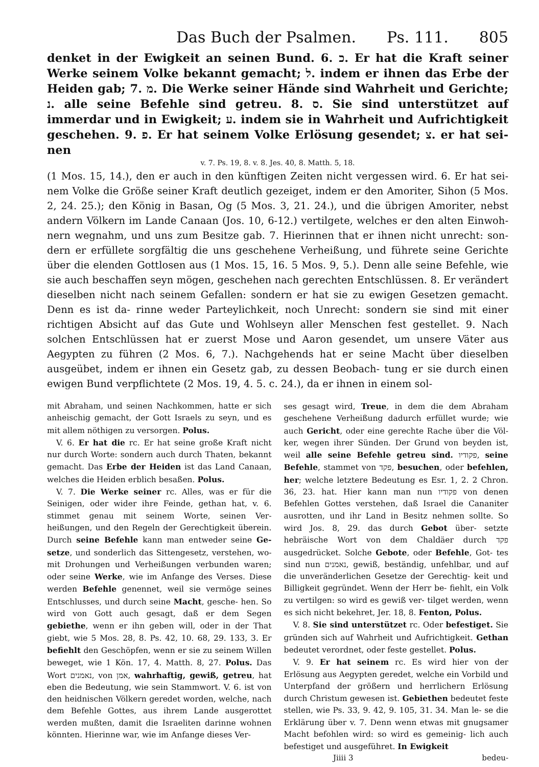Das Buch der Psalmen. Ps. 111. 805
denket in der Ewigkeit an seinen Bund. 6. כ. Er hat die Kraft seiner Werke seinem Volke bekannt gemacht; ל. indem er ihnen das Erbe der Heiden gab; 7. מ. Die Werke seiner Hände sind Wahrheit und Gerichte; נ. alle seine Befehle sind getreu. 8. ס. Sie sind unterstützet auf immerdar und in Ewigkeit; ע. indem sie in Wahrheit und Aufrichtigkeit geschehen. 9. פ. Er hat seinem Volke Erlösung gesendet; צ. er hat sei- nen
v. 7. Ps. 19, 8. v. 8. Jes. 40, 8. Matth. 5, 18.
(1 Mos. 15, 14.), den er auch in den künftigen Zeiten nicht vergessen wird. 6. Er hat sei- nem Volke die Größe seiner Kraft deutlich gezeiget, indem er den Amoriter, Sihon (5 Mos. 2, 24. 25.); den König in Basan, Og (5 Mos. 3, 21. 24.), und die übrigen Amoriter, nebst andern Völkern im Lande Canaan (Jos. 10, 6-12.) vertilgete, welches er den alten Einwoh- nern wegnahm, und uns zum Besitze gab. 7. Hierinnen that er ihnen nicht unrecht: son- dern er erfüllete sorgfältig die uns geschehene Verheißung, und führete seine Gerichte über die elenden Gottlosen aus (1 Mos. 15, 16. 5 Mos. 9, 5.). Denn alle seine Befehle, wie sie auch beschaffen seyn mögen, geschehen nach gerechten Entschlüssen. 8. Er verändert dieselben nicht nach seinem Gefallen: sondern er hat sie zu ewigen Gesetzen gemacht. Denn es ist da- rinne weder Parteylichkeit, noch Unrecht: sondern sie sind mit einer richtigen Absicht auf das Gute und Wohlseyn aller Menschen fest gestellet. 9. Nach solchen Entschlüssen hat er zuerst Mose und Aaron gesendet, um unsere Väter aus Aegypten zu führen (2 Mos. 6, 7.). Nachgehends hat er seine Macht über dieselben ausgeübet, indem er ihnen ein Gesetz gab, zu dessen Beobach- tung er sie durch einen ewigen Bund verpflichtete (2 Mos. 19, 4. 5. c. 24.), da er ihnen in einem sol-
mit Abraham, und seinen Nachkommen, hatte er sich anheischig gemacht, der Gott Israels zu seyn, und es mit allem nöthigen zu versorgen. Polus.
V. 6. Er hat die rc. Er hat seine große Kraft nicht nur durch Worte: sondern auch durch Thaten, bekannt gemacht. Das Erbe der Heiden ist das Land Canaan, welches die Heiden erblich besaßen. Polus.
V. 7. Die Werke seiner rc. Alles, was er für die Seinigen, oder wider ihre Feinde, gethan hat, v. 6. stimmet genau mit seinem Worte, seinen Ver- heißungen, und den Regeln der Gerechtigkeit überein. Durch seine Befehle kann man entweder seine Ge- setze, und sonderlich das Sittengesetz, verstehen, wo- mit Drohungen und Verheißungen verbunden waren; oder seine Werke, wie im Anfange des Verses. Diese werden Befehle genennet, weil sie vermöge seines Entschlusses, und durch seine Macht, gesche- hen. So wird von Gott auch gesagt, daß er dem Segen gebiethe, wenn er ihn geben will, oder in der That giebt, wie 5 Mos. 28, 8. Ps. 42, 10. 68, 29. 133, 3. Er befiehlt den Geschöpfen, wenn er sie zu seinem Willen beweget, wie 1 Kön. 17, 4. Matth. 8, 27. Polus. Das Wort נאמנים, von אמן, wahrhaftig, gewiß, getreu, hat eben die Bedeutung, wie sein Stammwort. V. 6. ist von den heidnischen Völkern geredet worden, welche, nach dem Befehle Gottes, aus ihrem Lande ausgerottet werden mußten, damit die Israeliten darinne wohnen könnten. Hierinne war, wie im Anfange dieses Ver-
ses gesagt wird, Treue, in dem die dem Abraham geschehene Verheißung dadurch erfüllet wurde; wie auch Gericht, oder eine gerechte Rache über die Völ- ker, wegen ihrer Sünden. Der Grund von beyden ist, weil alle seine Befehle getreu sind. פקודיו, seine Befehle, stammet von פקד, besuchen, oder befehlen, her; welche letztere Bedeutung es Esr. 1, 2. 2 Chron. 36, 23. hat. Hier kann man nun פקודיו von denen Befehlen Gottes verstehen, daß Israel die Cananiter ausrotten, und ihr Land in Besitz nehmen sollte. So wird Jos. 8, 29. das durch Gebot über- setzte hebräische Wort von dem Chaldäer durch פקד ausgedrücket. Solche Gebote, oder Befehle, Got- tes sind nun נאמנים, gewiß, beständig, unfehlbar, und auf die unveränderlichen Gesetze der Gerechtig- keit und Billigkeit gegründet. Wenn der Herr be- fiehlt, ein Volk zu vertilgen: so wird es gewiß ver- tilget werden, wenn es sich nicht bekehret, Jer. 18, 8. Fenton, Polus.
V. 8. Sie sind unterstützet rc. Oder befestiget. Sie gründen sich auf Wahrheit und Aufrichtigkeit. Gethan bedeutet verordnet, oder feste gestellet. Polus.
V. 9. Er hat seinem rc. Es wird hier von der Erlösung aus Aegypten geredet, welche ein Vorbild und Unterpfand der größern und herrlichern Erlösung durch Christum gewesen ist. Gebiethen bedeutet feste stellen, wie Ps. 33, 9. 42, 9. 105, 31. 34. Man le- se die Erklärung über v. 7. Denn wenn etwas mit gnugsamer Macht befohlen wird: so wird es gemeinig- lich auch befestiget und ausgeführet. In Ewigkeit
Jiiii 3 bedeu-